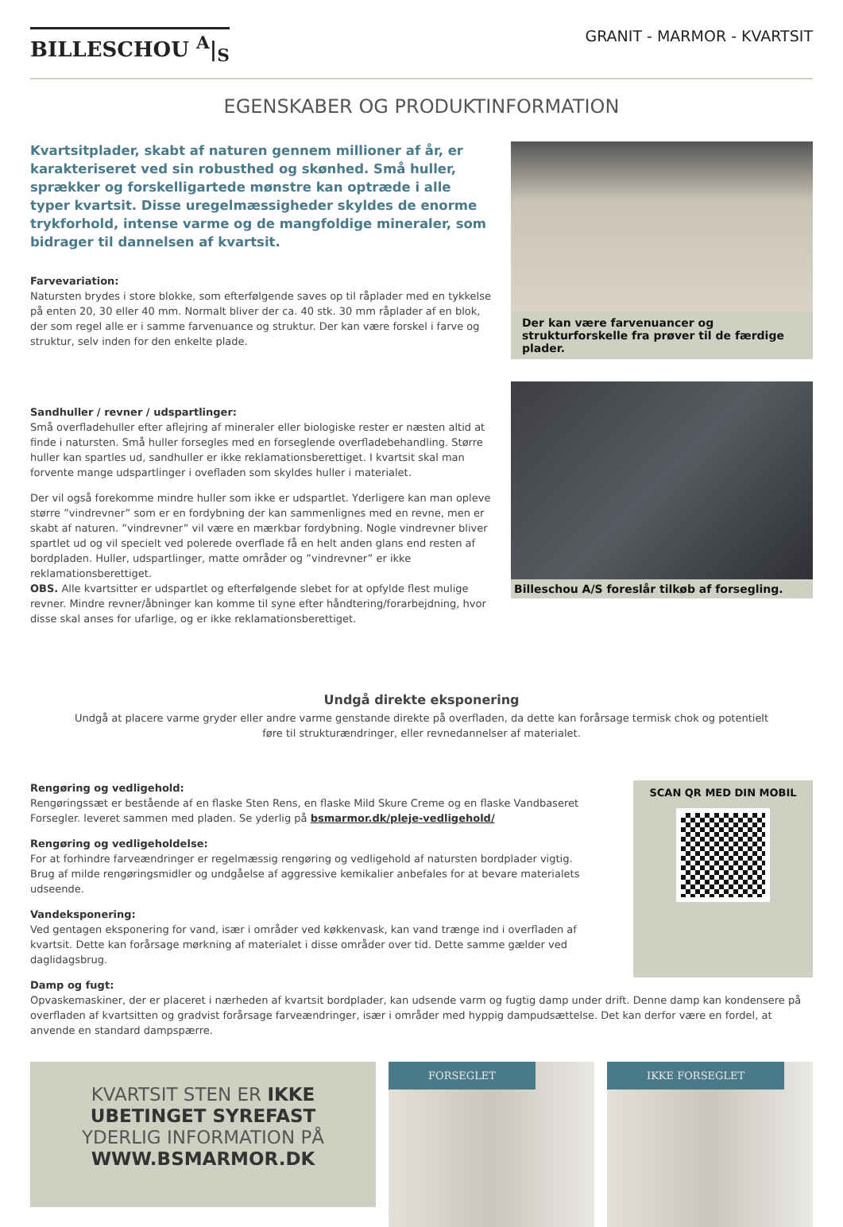BILLESCHOU <sup>A</sup>|<sub>S</sub>
GRANIT - MARMOR - KVARTSIT
EGENSKABER OG PRODUKTINFORMATION
Kvartsitplader, skabt af naturen gennem millioner af år, er karakteriseret ved sin robusthed og skønhed. Små huller, sprækker og forskelligartede mønstre kan optræde i alle typer kvartsit. Disse uregelmæssigheder skyldes de enorme trykforhold, intense varme og de mangfoldige mineraler, som bidrager til dannelsen af kvartsit.
Farvevariation:
Natursten brydes i store blokke, som efterfølgende saves op til råplader med en tykkelse på enten 20, 30 eller 40 mm. Normalt bliver der ca. 40 stk. 30 mm råplader af en blok, der som regel alle er i samme farvenuance og struktur. Der kan være forskel i farve og struktur, selv inden for den enkelte plade.
Sandhuller / revner / udspartlinger:
Små overfladehuller efter aflejring af mineraler eller biologiske rester er næsten altid at finde i natursten. Små huller forsegles med en forseglende overfladebehandling. Større huller kan spartles ud, sandhuller er ikke reklamationsberettiget. I kvartsit skal man forvente mange udspartlinger i ovefladen som skyldes huller i materialet.
Der vil også forekomme mindre huller som ikke er udspartlet. Yderligere kan man opleve større ”vindrevner” som er en fordybning der kan sammenlignes med en revne, men er skabt af naturen. ”vindrevner” vil være en mærkbar fordybning. Nogle vindrevner bliver spartlet ud og vil specielt ved polerede overflade få en helt anden glans end resten af bordpladen. Huller, udspartlinger, matte områder og ”vindrevner” er ikke reklamationsberettiget.
OBS. Alle kvartsitter er udspartlet og efterfølgende slebet for at opfylde flest mulige revner. Mindre revner/åbninger kan komme til syne efter håndtering/forarbejdning, hvor disse skal anses for ufarlige, og er ikke reklamationsberettiget.
Der kan være farvenuancer og strukturforskelle fra prøver til de færdige plader.
Billeschou A/S foreslår tilkøb af forsegling.
Undgå direkte eksponering
Undgå at placere varme gryder eller andre varme genstande direkte på overfladen, da dette kan forårsage termisk chok og potentielt føre til strukturændringer, eller revnedannelser af materialet.
Rengøring og vedligehold:
Rengøringssæt er bestående af en flaske Sten Rens, en flaske Mild Skure Creme og en flaske Vandbaseret Forsegler. leveret sammen med pladen. Se yderlig på bsmarmor.dk/pleje-vedligehold/
Rengøring og vedligeholdelse:
For at forhindre farveændringer er regelmæssig rengøring og vedligehold af natursten bordplader vigtig.
Brug af milde rengøringsmidler og undgåelse af aggressive kemikalier anbefales for at bevare materialets udseende.
Vandeksponering:
Ved gentagen eksponering for vand, især i områder ved køkkenvask, kan vand trænge ind i overfladen af kvartsit. Dette kan forårsage mørkning af materialet i disse områder over tid. Dette samme gælder ved daglidagsbrug.
SCAN QR MED DIN MOBIL
Damp og fugt:
Opvaskemaskiner, der er placeret i nærheden af kvartsit bordplader, kan udsende varm og fugtig damp under drift. Denne damp kan kondensere på overfladen af kvartsitten og gradvist forårsage farveændringer, især i områder med hyppig dampudsættelse. Det kan derfor være en fordel, at anvende en standard dampspærre.
KVARTSIT STEN ER IKKE UBETINGET SYREFAST
YDERLIG INFORMATION PÅ
WWW.BSMARMOR.DK
FORSEGLET IKKE FORSEGLET